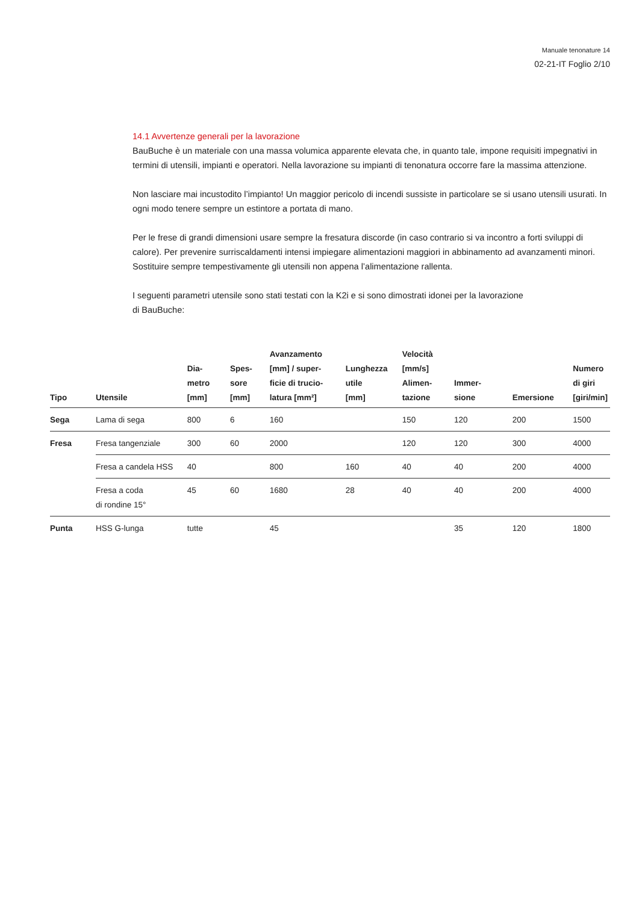Manuale tenonature 14
02-21-IT Foglio 2/10
14.1 Avvertenze generali per la lavorazione
BauBuche è un materiale con una massa volumica apparente elevata che, in quanto tale, impone requisiti impegnativi in termini di utensili, impianti e operatori. Nella lavorazione su impianti di tenonatura occorre fare la massima attenzione.
Non lasciare mai incustodito l’impianto! Un maggior pericolo di incendi sussiste in particolare se si usano utensili usurati. In ogni modo tenere sempre un estintore a portata di mano.
Per le frese di grandi dimensioni usare sempre la fresatura discorde (in caso contrario si va incontro a forti sviluppi di calore). Per prevenire surriscaldamenti intensi impiegare alimentazioni maggiori in abbinamento ad avanzamenti minori. Sostituire sempre tempestivamente gli utensili non appena l’alimentazione rallenta.
I seguenti parametri utensile sono stati testati con la K2i e si sono dimostrati idonei per la lavorazione
di BauBuche:
| Tipo | Utensile | Dia- metro [mm] | Spes- sore [mm] | Avanzamento [mm] / super- ficie di trucio- latura [mm²] | Lunghezza utile [mm] | Velocità [mm/s] Alimen- tazione | Immer- sione | Emersione | Numero di giri [giri/min] |
| --- | --- | --- | --- | --- | --- | --- | --- | --- | --- |
| Sega | Lama di sega | 800 | 6 | 160 | | 150 | 120 | 200 | 1500 |
| Fresa | Fresa tangenziale | 300 | 60 | 2000 | | 120 | 120 | 300 | 4000 |
| | Fresa a candela HSS | 40 | | 800 | 160 | 40 | 40 | 200 | 4000 |
| | Fresa a coda di rondine 15° | 45 | 60 | 1680 | 28 | 40 | 40 | 200 | 4000 |
| Punta | HSS G-lunga | tutte | | 45 | | | 35 | 120 | 1800 |